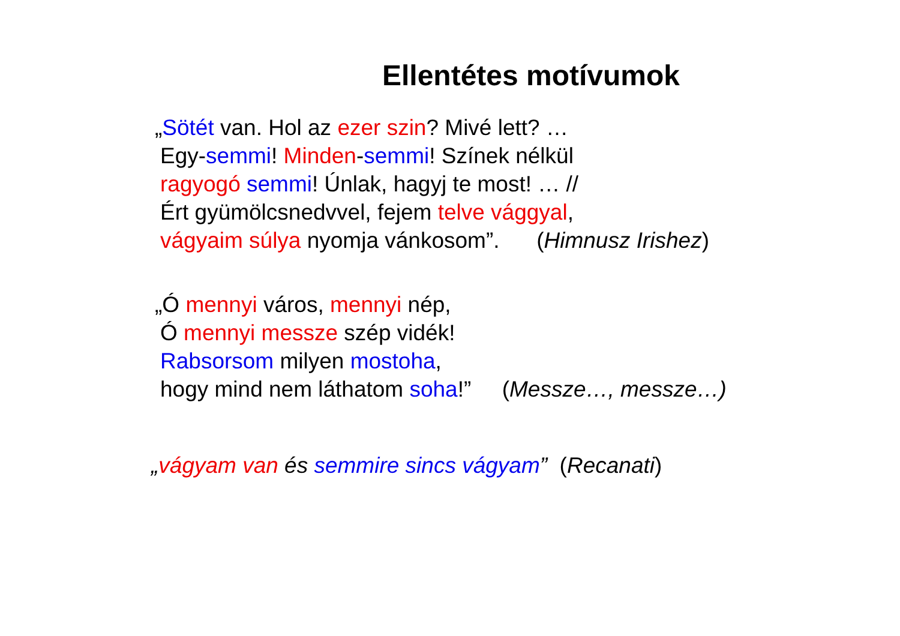Ellentétes motívumok
„Sötét van. Hol az ezer szin? Mivé lett? …
Egy-semmi! Minden-semmi! Színek nélkül
ragyogó semmi! Únlak, hagyj te most! … //
Ért gyümölcsnedvvel, fejem telve vággyal,
vágyaim súlya nyomja vánkosom”. (Himnusz Irishez)
„Ó mennyi város, mennyi nép,
Ó mennyi messze szép vidék!
Rabsorsom milyen mostoha,
hogy mind nem láthatom soha!” (Messze…, messze…)
„vágyam van és semmire sincs vágyam” (Recanati)